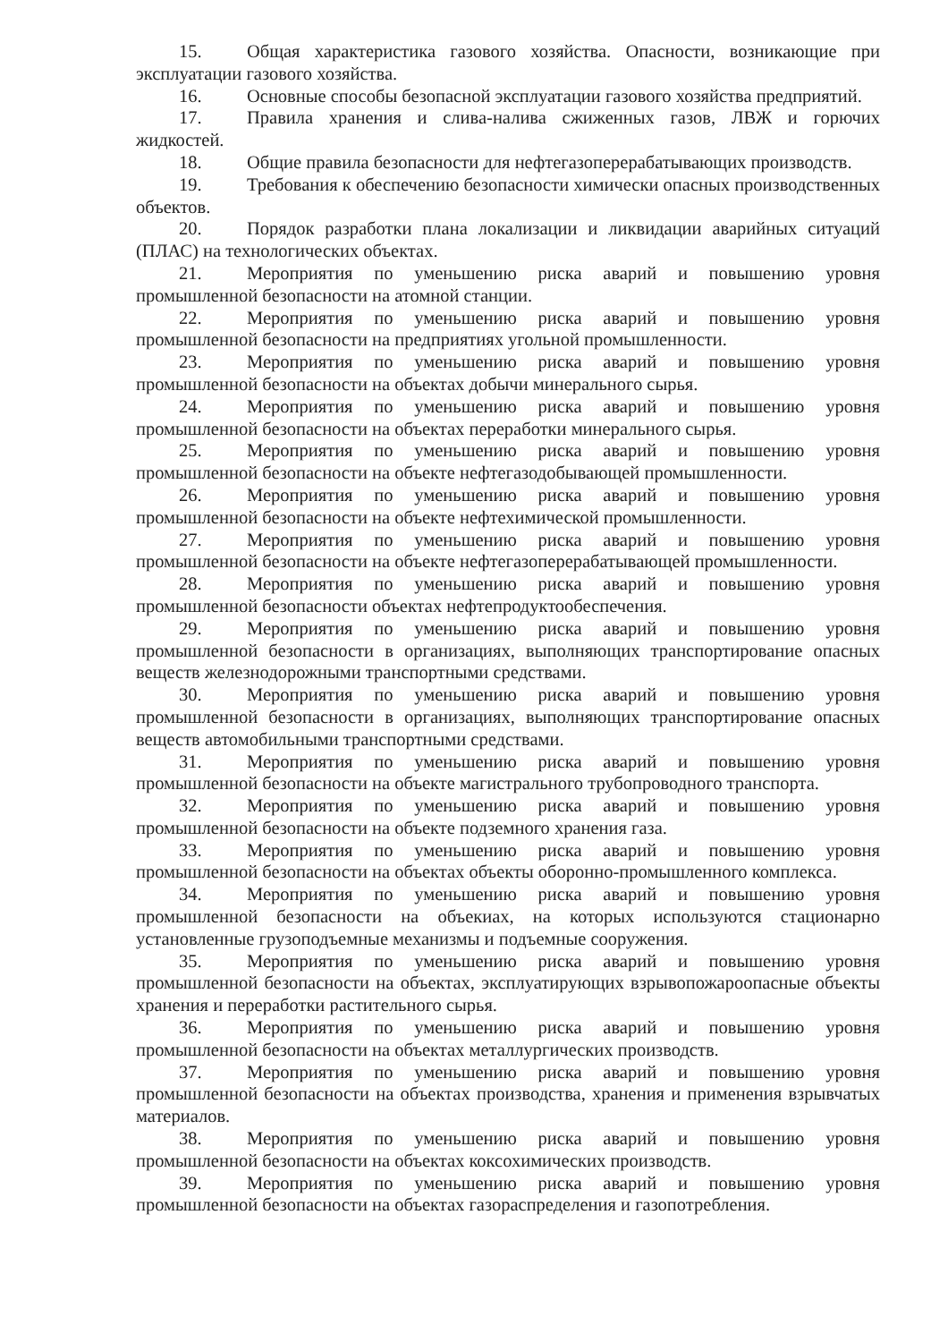15. Общая характеристика газового хозяйства. Опасности, возникающие при эксплуатации газового хозяйства.
16. Основные способы безопасной эксплуатации газового хозяйства предприятий.
17. Правила хранения и слива-налива сжиженных газов, ЛВЖ и горючих жидкостей.
18. Общие правила безопасности для нефтегазоперерабатывающих производств.
19. Требования к обеспечению безопасности химически опасных производственных объектов.
20. Порядок разработки плана локализации и ликвидации аварийных ситуаций (ПЛАС) на технологических объектах.
21. Мероприятия по уменьшению риска аварий и повышению уровня промышленной безопасности на атомной станции.
22. Мероприятия по уменьшению риска аварий и повышению уровня промышленной безопасности на предприятиях угольной промышленности.
23. Мероприятия по уменьшению риска аварий и повышению уровня промышленной безопасности на объектах добычи минерального сырья.
24. Мероприятия по уменьшению риска аварий и повышению уровня промышленной безопасности на объектах переработки минерального сырья.
25. Мероприятия по уменьшению риска аварий и повышению уровня промышленной безопасности на объекте нефтегазодобывающей промышленности.
26. Мероприятия по уменьшению риска аварий и повышению уровня промышленной безопасности на объекте нефтехимической промышленности.
27. Мероприятия по уменьшению риска аварий и повышению уровня промышленной безопасности на объекте нефтегазоперерабатывающей промышленности.
28. Мероприятия по уменьшению риска аварий и повышению уровня промышленной безопасности объектах нефтепродуктообеспечения.
29. Мероприятия по уменьшению риска аварий и повышению уровня промышленной безопасности в организациях, выполняющих транспортирование опасных веществ железнодорожными транспортными средствами.
30. Мероприятия по уменьшению риска аварий и повышению уровня промышленной безопасности в организациях, выполняющих транспортирование опасных веществ автомобильными транспортными средствами.
31. Мероприятия по уменьшению риска аварий и повышению уровня промышленной безопасности на объекте магистрального трубопроводного транспорта.
32. Мероприятия по уменьшению риска аварий и повышению уровня промышленной безопасности на объекте подземного хранения газа.
33. Мероприятия по уменьшению риска аварий и повышению уровня промышленной безопасности на объектах объекты оборонно-промышленного комплекса.
34. Мероприятия по уменьшению риска аварий и повышению уровня промышленной безопасности на объекиах, на которых используются стационарно установленные грузоподъемные механизмы и подъемные сооружения.
35. Мероприятия по уменьшению риска аварий и повышению уровня промышленной безопасности на объектах, эксплуатирующих взрывопожароопасные объекты хранения и переработки растительного сырья.
36. Мероприятия по уменьшению риска аварий и повышению уровня промышленной безопасности на объектах металлургических производств.
37. Мероприятия по уменьшению риска аварий и повышению уровня промышленной безопасности на объектах производства, хранения и применения взрывчатых материалов.
38. Мероприятия по уменьшению риска аварий и повышению уровня промышленной безопасности на объектах коксохимических производств.
39. Мероприятия по уменьшению риска аварий и повышению уровня промышленной безопасности на объектах газораспределения и газопотребления.